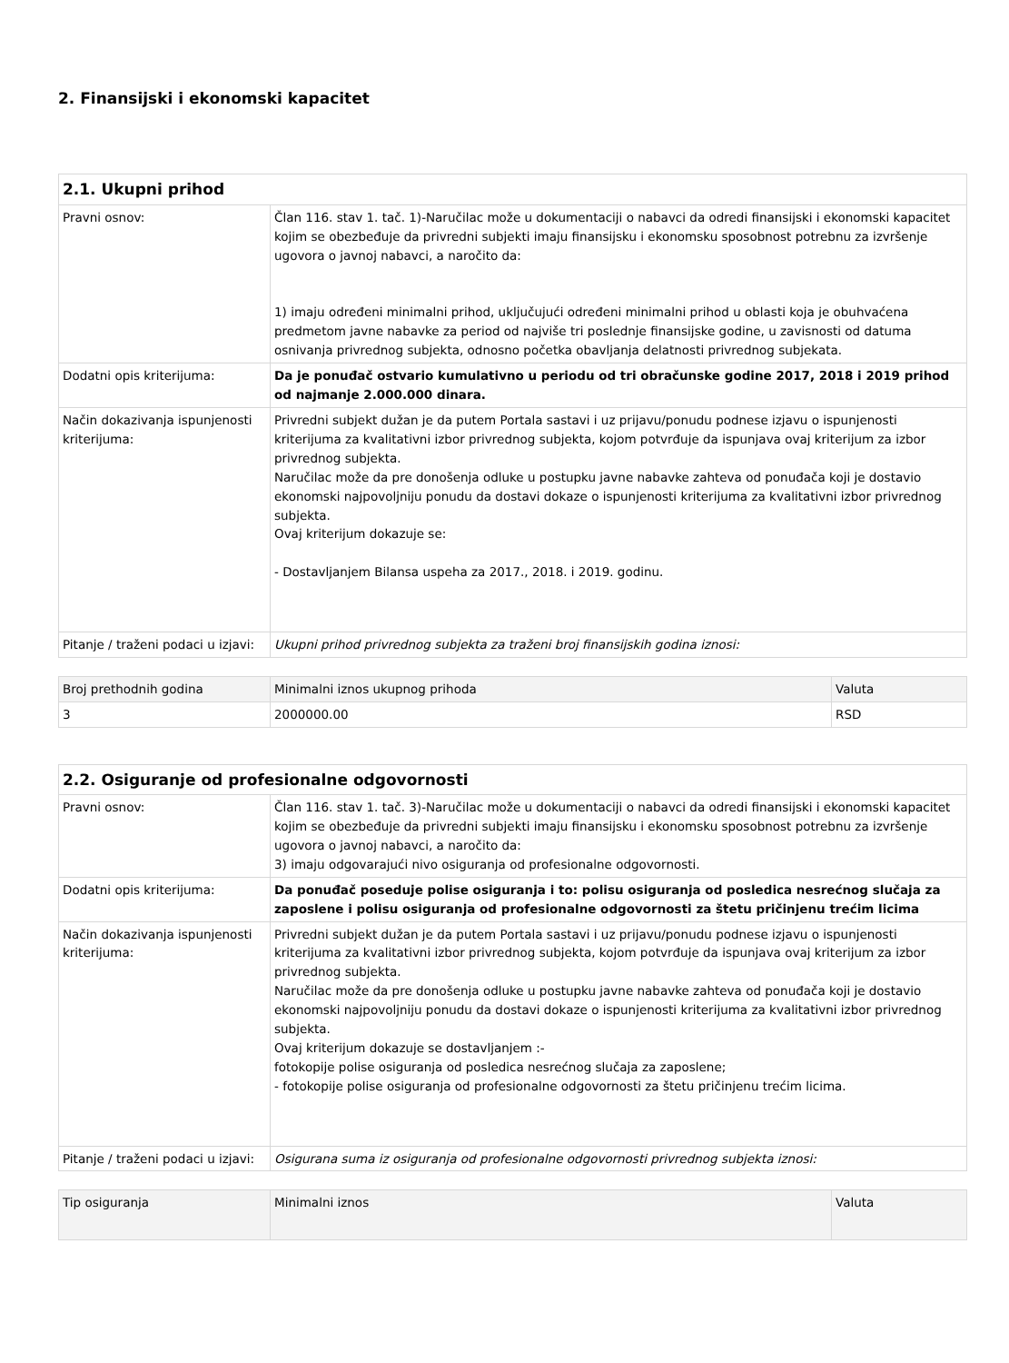2. Finansijski i ekonomski kapacitet
| 2.1. Ukupni prihod | |
| Pravni osnov: | Član 116. stav 1. tač. 1)-Naručilac može u dokumentaciji o nabavci da odredi finansijski i ekonomski kapacitet kojim se obezbeđuje da privredni subjekti imaju finansijsku i ekonomsku sposobnost potrebnu za izvršenje ugovora o javnoj nabavci, a naročito da: 1) imaju određeni minimalni prihod, uključujući određeni minimalni prihod u oblasti koja je obuhvaćena predmetom javne nabavke za period od najviše tri poslednje finansijske godine, u zavisnosti od datuma osnivanja privrednog subjekta, odnosno početka obavljanja delatnosti privrednog subjekata. |
| Dodatni opis kriterijuma: | Da je ponuđač ostvario kumulativno u periodu od tri obračunske godine 2017, 2018 i 2019 prihod od najmanje 2.000.000 dinara. |
| Način dokazivanja ispunjenosti kriterijuma: | Privredni subjekt dužan je da putem Portala sastavi i uz prijavu/ponudu podnese izjavu o ispunjenosti kriterijuma za kvalitativni izbor privrednog subjekta, kojom potvrđuje da ispunjava ovaj kriterijum za izbor privrednog subjekta. Naručilac može da pre donošenja odluke u postupku javne nabavke zahteva od ponuđača koji je dostavio ekonomski najpovoljniju ponudu da dostavi dokaze o ispunjenosti kriterijuma za kvalitativni izbor privrednog subjekta. Ovaj kriterijum dokazuje se: - Dostavljanjem Bilansa uspeha za 2017., 2018. i 2019. godinu. |
| Pitanje / traženi podaci u izjavi: | Ukupni prihod privrednog subjekta za traženi broj finansijskih godina iznosi: |
| Broj prethodnih godina | Minimalni iznos ukupnog prihoda | Valuta |
| --- | --- | --- |
| 3 | 2000000.00 | RSD |
| 2.2. Osiguranje od profesionalne odgovornosti | |
| Pravni osnov: | Član 116. stav 1. tač. 3)-Naručilac može u dokumentaciji o nabavci da odredi finansijski i ekonomski kapacitet kojim se obezbeđuje da privredni subjekti imaju finansijsku i ekonomsku sposobnost potrebnu za izvršenje ugovora o javnoj nabavci, a naročito da: 3) imaju odgovarajući nivo osiguranja od profesionalne odgovornosti. |
| Dodatni opis kriterijuma: | Da ponuđač poseduje polise osiguranja i to: polisu osiguranja od posledica nesrećnog slučaja za zaposlene i polisu osiguranja od profesionalne odgovornosti za štetu pričinjenu trećim licima |
| Način dokazivanja ispunjenosti kriterijuma: | Privredni subjekt dužan je da putem Portala sastavi i uz prijavu/ponudu podnese izjavu o ispunjenosti kriterijuma za kvalitativni izbor privrednog subjekta, kojom potvrđuje da ispunjava ovaj kriterijum za izbor privrednog subjekta. Naručilac može da pre donošenja odluke u postupku javne nabavke zahteva od ponuđača koji je dostavio ekonomski najpovoljniju ponudu da dostavi dokaze o ispunjenosti kriterijuma za kvalitativni izbor privrednog subjekta. Ovaj kriterijum dokazuje se dostavljanjem :- fotokopije polise osiguranja od posledica nesrećnog slučaja za zaposlene; - fotokopije polise osiguranja od profesionalne odgovornosti za štetu pričinjenu trećim licima. |
| Pitanje / traženi podaci u izjavi: | Osigurana suma iz osiguranja od profesionalne odgovornosti privrednog subjekta iznosi: |
| Tip osiguranja | Minimalni iznos | Valuta |
| --- | --- | --- |